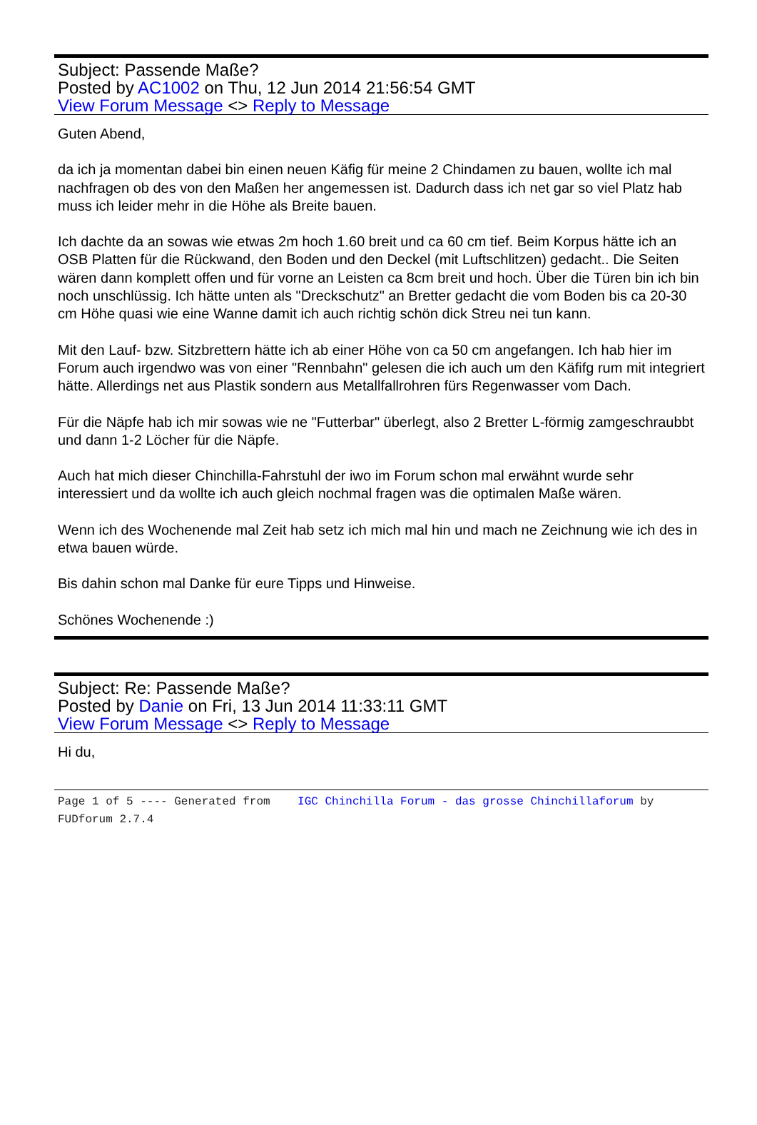Subject: Passende Maße?
Posted by AC1002 on Thu, 12 Jun 2014 21:56:54 GMT
View Forum Message <> Reply to Message
Guten Abend,
da ich ja momentan dabei bin einen neuen Käfig für meine 2 Chindamen zu bauen, wollte ich mal nachfragen ob des von den Maßen her angemessen ist. Dadurch dass ich net gar so viel Platz hab muss ich leider mehr in die Höhe als Breite bauen.
Ich dachte da an sowas wie etwas 2m hoch 1.60 breit und ca 60 cm tief. Beim Korpus hätte ich an OSB Platten für die Rückwand, den Boden und den Deckel (mit Luftschlitzen) gedacht.. Die Seiten wären dann komplett offen und für vorne an Leisten ca 8cm breit und hoch. Über die Türen bin ich bin noch unschlüssig. Ich hätte unten als "Dreckschutz" an Bretter gedacht die vom Boden bis ca 20-30 cm Höhe quasi wie eine Wanne damit ich auch richtig schön dick Streu nei tun kann.
Mit den Lauf- bzw. Sitzbrettern hätte ich ab einer Höhe von ca 50 cm angefangen. Ich hab hier im Forum auch irgendwo was von einer "Rennbahn" gelesen die ich auch um den Käfifg rum mit integriert hätte. Allerdings net aus Plastik sondern aus Metallfallrohren fürs Regenwasser vom Dach.
Für die Näpfe hab ich mir sowas wie ne "Futterbar" überlegt, also 2 Bretter L-förmig zamgeschraubbt und dann 1-2 Löcher für die Näpfe.
Auch hat mich dieser Chinchilla-Fahrstuhl der iwo im Forum schon mal erwähnt wurde sehr interessiert und da wollte ich auch gleich nochmal fragen was die optimalen Maße wären.
Wenn ich des Wochenende mal Zeit hab setz ich mich mal hin und mach ne Zeichnung wie ich des in etwa bauen würde.
Bis dahin schon mal Danke für eure Tipps und Hinweise.
Schönes Wochenende :)
Subject: Re: Passende Maße?
Posted by Danie on Fri, 13 Jun 2014 11:33:11 GMT
View Forum Message <> Reply to Message
Hi du,
Page 1 of 5 ---- Generated from IGC Chinchilla Forum - das grosse Chinchillaforum by FUDforum 2.7.4